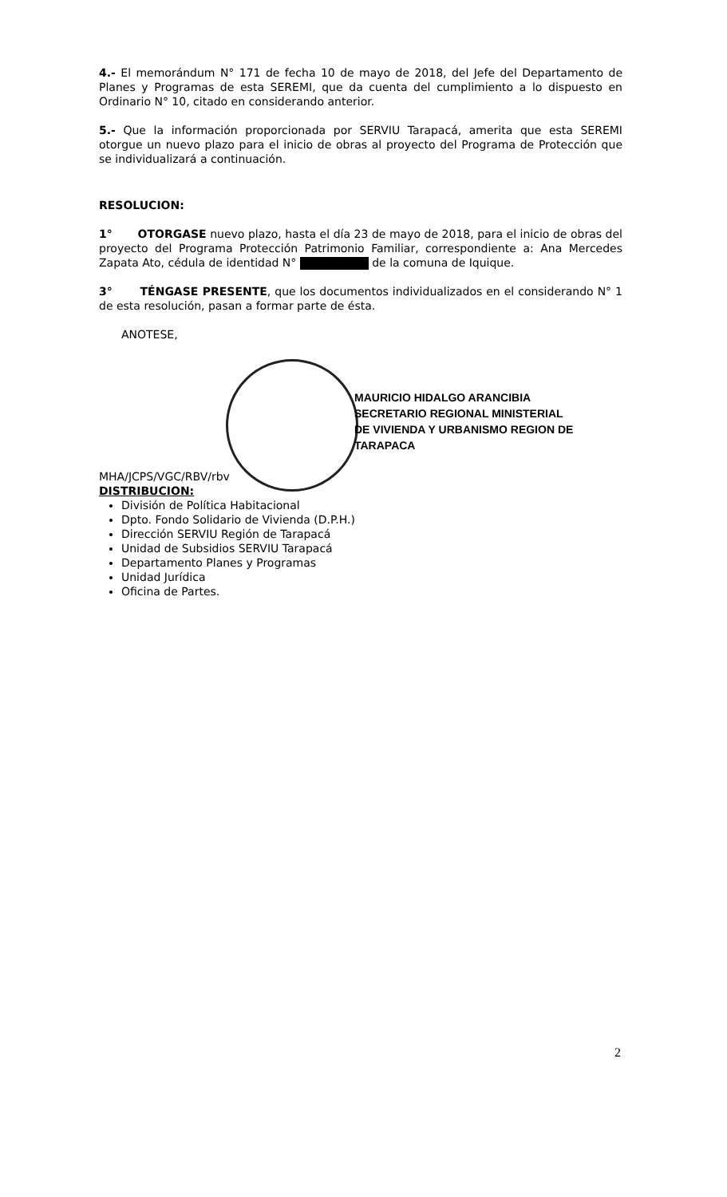4.- El memorándum N° 171 de fecha 10 de mayo de 2018, del Jefe del Departamento de Planes y Programas de esta SEREMI, que da cuenta del cumplimiento a lo dispuesto en Ordinario N° 10, citado en considerando anterior.
5.- Que la información proporcionada por SERVIU Tarapacá, amerita que esta SEREMI otorgue un nuevo plazo para el inicio de obras al proyecto del Programa de Protección que se individualizará a continuación.
RESOLUCION:
1° OTORGASE nuevo plazo, hasta el día 23 de mayo de 2018, para el inicio de obras del proyecto del Programa Protección Patrimonio Familiar, correspondiente a: Ana Mercedes Zapata Ato, cédula de identidad N° de la comuna de Iquique.
3° TÉNGASE PRESENTE, que los documentos individualizados en el considerando N° 1 de esta resolución, pasan a formar parte de ésta.
ANOTESE,
MAURICIO HIDALGO ARANCIBIA
SECRETARIO REGIONAL MINISTERIAL
DE VIVIENDA Y URBANISMO REGION DE TARAPACA
MHA/JCPS/VGC/RBV/rbv
DISTRIBUCION:
División de Política Habitacional
Dpto. Fondo Solidario de Vivienda (D.P.H.)
Dirección SERVIU Región de Tarapacá
Unidad de Subsidios SERVIU Tarapacá
Departamento Planes y Programas
Unidad Jurídica
Oficina de Partes.
2